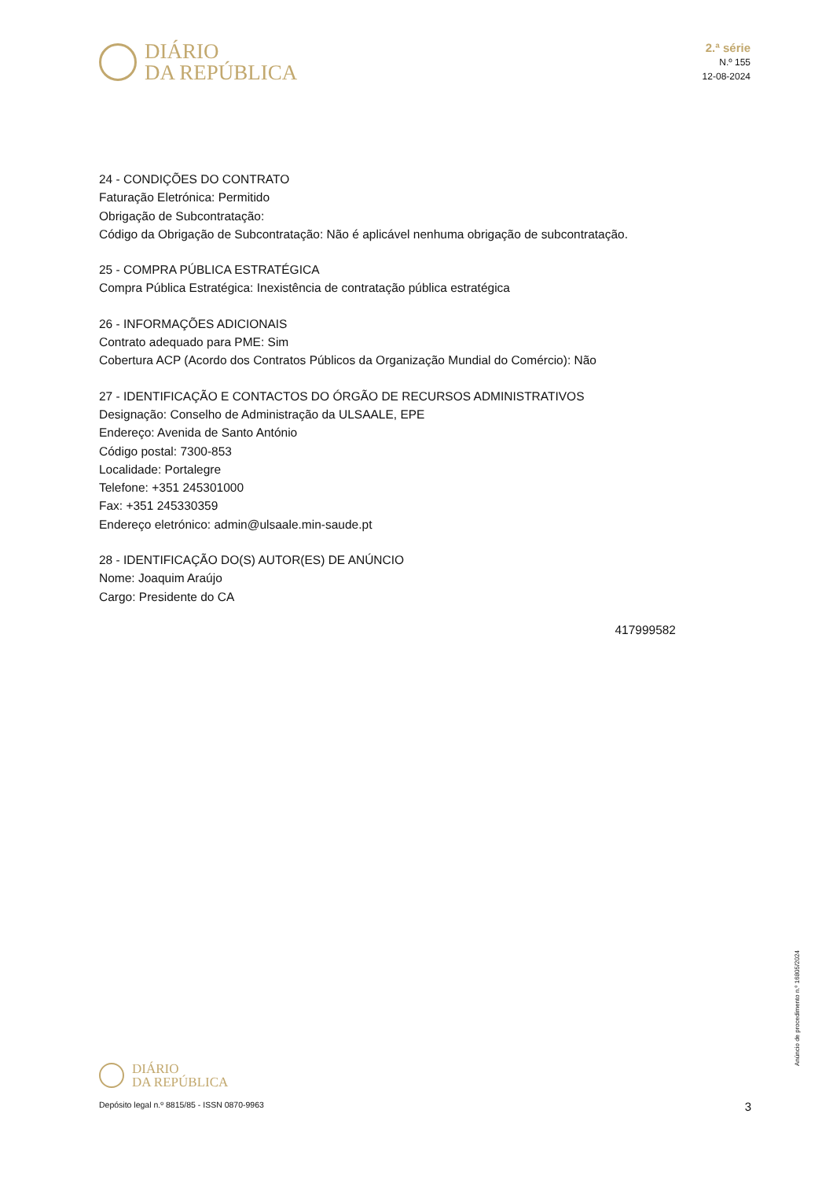DIÁRIO
DA REPÚBLICA
2.ª série
N.º 155
12-08-2024
24 - CONDIÇÕES DO CONTRATO
Faturação Eletrónica: Permitido
Obrigação de Subcontratação:
Código da Obrigação de Subcontratação: Não é aplicável nenhuma obrigação de subcontratação.
25 - COMPRA PÚBLICA ESTRATÉGICA
Compra Pública Estratégica: Inexistência de contratação pública estratégica
26 - INFORMAÇÕES ADICIONAIS
Contrato adequado para PME: Sim
Cobertura ACP (Acordo dos Contratos Públicos da Organização Mundial do Comércio): Não
27 - IDENTIFICAÇÃO E CONTACTOS DO ÓRGÃO DE RECURSOS ADMINISTRATIVOS
Designação: Conselho de Administração da ULSAALE, EPE
Endereço: Avenida de Santo António
Código postal: 7300-853
Localidade: Portalegre
Telefone: +351 245301000
Fax: +351 245330359
Endereço eletrónico: admin@ulsaale.min-saude.pt
28 - IDENTIFICAÇÃO DO(S) AUTOR(ES) DE ANÚNCIO
Nome: Joaquim Araújo
Cargo: Presidente do CA
417999582
Anúncio de procedimento n.º 16805/2024
DIÁRIO
DA REPÚBLICA
Depósito legal n.º 8815/85 - ISSN 0870-9963 3